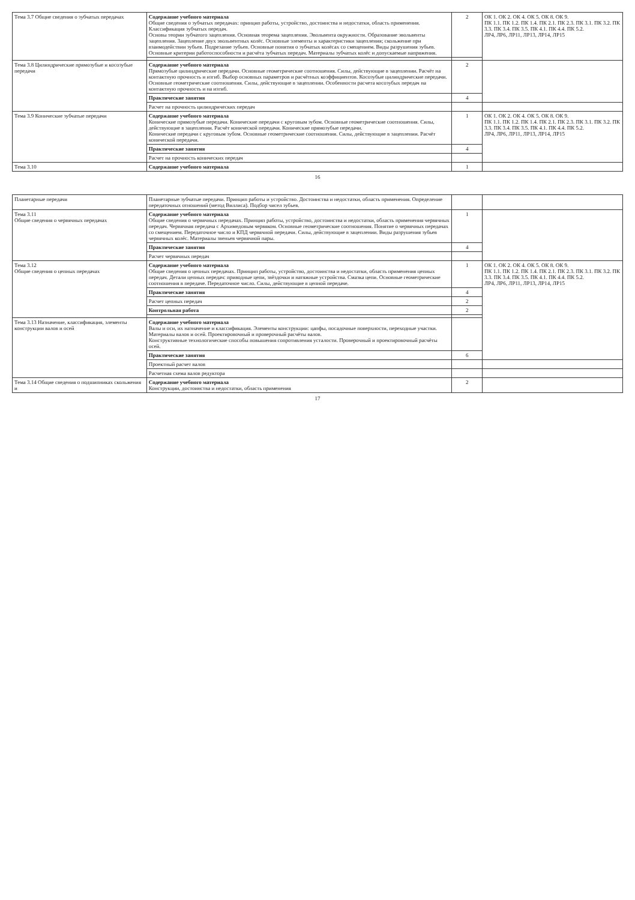| Тема 3.7 Общие сведения о зубчатых передачах | Содержание учебного материала Общие сведения о зубчатых передачах: принцип работы, устройство, достоинства и недостатки, область применения. Классификация зубчатых передач. Основы теории зубчатого зацепления. Основная теорема зацепления. Эвольвента окружности. Образование эвольвенты зацепления. Зацепление двух эвольвентных колёс. Основные элементы и характеристики зацепления; скольжение при взаимодействии зубьев. Подрезание зубьев. Основные понятия о зубчатых колёсах со смещением. Виды разрушения зубьев. Основные критерии работоспособности и расчёта зубчатых передач. Материалы зубчатых колёс и допускаемые напряжения. | 2 | ОК 1. ОК 2. ОК 4. ОК 5. ОК 8. ОК 9. ПК 1.1. ПК 1.2. ПК 1.4. ПК 2.1. ПК 2.3. ПК 3.1. ПК 3.2. ПК 3.3. ПК 3.4. ПК 3.5. ПК 4.1. ПК 4.4. ПК 5.2. ЛР4, ЛР6, ЛР11, ЛР13, ЛР14, ЛР15 |
| Тема 3.8 Цилиндрические прямозубые и косозубые передачи | Содержание учебного материала Прямозубые цилиндрические передачи. Основные геометрические соотношения. Силы, действующие в зацеплении. Расчёт на контактную прочность и изгиб. Выбор основных параметров и расчётных коэффициентов. Косозубые цилиндрические передачи. Основные геометрические соотношения. Силы, действующие в зацеплении. Особенности расчета косозубых передач на контактную прочность и на изгиб. | 2 | |
| | Практические занятия | 4 | |
| | Расчет на прочность цилиндрических передач | | |
| Тема 3.9 Конические зубчатые передачи | Содержание учебного материала Конические прямозубые передачи. Конические передачи с круговым зубом. Основные геометрические соотношения. Силы, действующие в зацеплении. Расчёт конической передачи. Конические прямозубые передачи. Конические передачи с круговым зубом. Основные геометрические соотношения. Силы, действующие в зацеплении. Расчёт конической передачи. | 1 | ОК 1. ОК 2. ОК 4. ОК 5. ОК 8. ОК 9. ПК 1.1. ПК 1.2. ПК 1.4. ПК 2.1. ПК 2.3. ПК 3.1. ПК 3.2. ПК 3.3. ПК 3.4. ПК 3.5. ПК 4.1. ПК 4.4. ПК 5.2. ЛР4, ЛР6, ЛР11, ЛР13, ЛР14, ЛР15 |
| | Практические занятия | 4 | |
| | Расчет на прочность конических передач | | |
| Тема 3.10 | Содержание учебного материала | 1 | |
16
| Планетарные передачи | Планетарные зубчатые передачи. Принцип работы и устройство. Достоинства и недостатки, область применения. Определение передаточных отношений (метод Виллиса). Подбор чисел зубьев. | | |
| Тема 3.11 Общие сведения о червячных передачах | Содержание учебного материала Общие сведения о червячных передачах. Принцип работы, устройство, достоинства и недостатки, область применения червячных передач. Червячная передача с Архимедовым червяком. Основные геометрические соотношения. Понятие о червячных передачах со смещением. Передаточное число и КПД червячной передачи. Силы, действующие в зацеплении. Виды разрушения зубьев червячных колёс. Материалы звеньев червячной пары. | 1 | |
| | Практические занятия | 4 | |
| | Расчет червячных передач | | |
| Тема 3.12 Общие сведения о цепных передачах | Содержание учебного материала Общие сведения о цепных передачах. Принцип работы, устройство, достоинства и недостатки, область применения цепных передач. Детали цепных передач: приводные цепи, звёздочки и натяжные устройства. Смазка цепи. Основные геометрические соотношения в передаче. Передаточное число. Силы, действующие в цепной передаче. | 1 | ОК 1. ОК 2. ОК 4. ОК 5. ОК 8. ОК 9. ПК 1.1. ПК 1.2. ПК 1.4. ПК 2.1. ПК 2.3. ПК 3.1. ПК 3.2. ПК 3.3. ПК 3.4. ПК 3.5. ПК 4.1. ПК 4.4. ПК 5.2. ЛР4, ЛР6, ЛР11, ЛР13, ЛР14, ЛР15 |
| | Практические занятия | 4 | |
| | Расчет цепных передач | 2 | |
| | Контрольная работа | 2 | |
| Тема 3.13 Назначение, классификация, элементы конструкции валов и осей | Содержание учебного материала Валы и оси, их назначение и классификация. Элементы конструкции: цапфы, посадочные поверхности, переходные участки. Материалы валов и осей. Проектировочный и проверочный расчёты валов. Конструктивные технологические способы повышения сопротивления усталости. Проверочный и проектировочный расчёты осей. | | |
| | Практические занятия | 6 | |
| | Проектный расчет валов | | |
| | Расчетная схема валов редуктора | | |
| Тема 3.14 Общие сведения о подшипниках скольжения и | Содержание учебного материала Конструкции, достоинства и недостатки, область применения | 2 | |
17